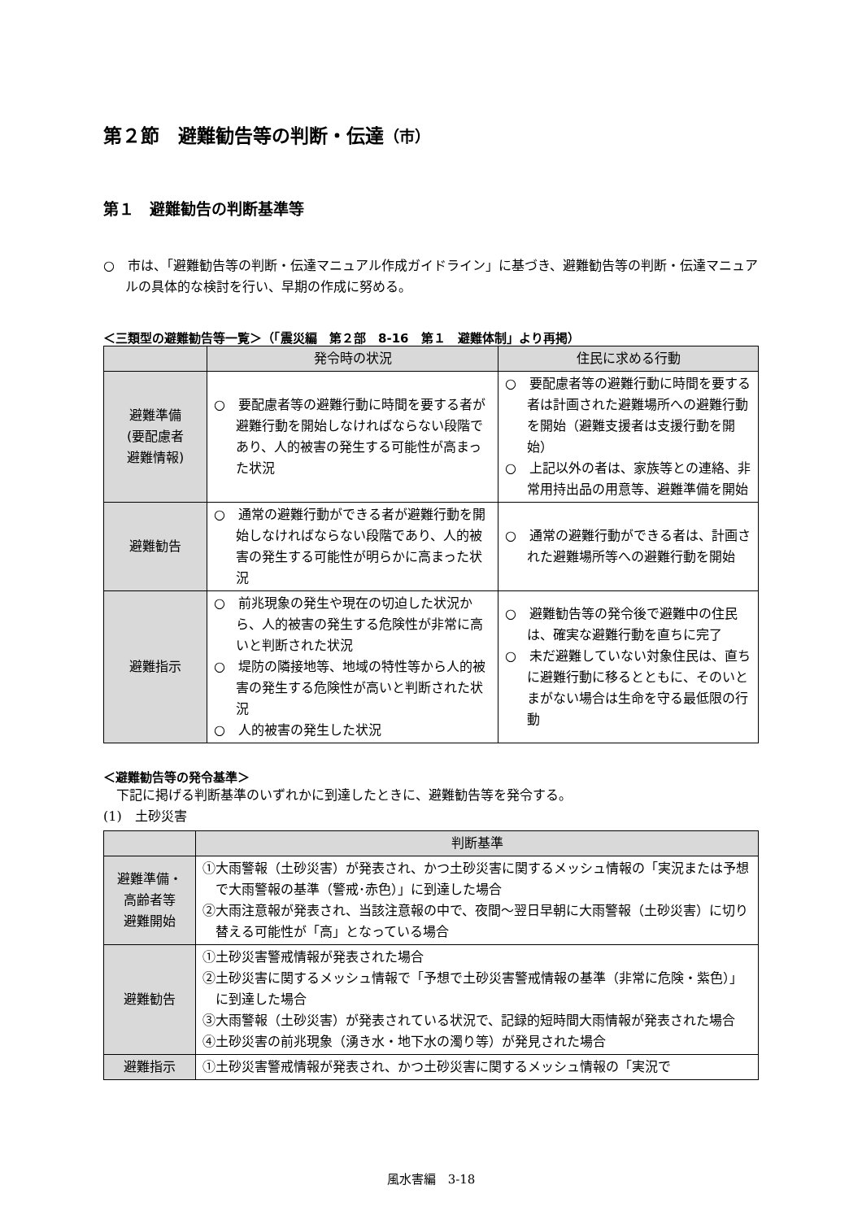第２節　避難勧告等の判断・伝達（市）
第１　避難勧告の判断基準等
○　市は、「避難勧告等の判断・伝達マニュアル作成ガイドライン」に基づき、避難勧告等の判断・伝達マニュアルの具体的な検討を行い、早期の作成に努める。
＜三類型の避難勧告等一覧＞（「震災編　第２部　8-16　第１　避難体制」より再掲）
| | 発令時の状況 | 住民に求める行動 |
| --- | --- | --- |
| 避難準備 (要配慮者 避難情報) | ○ 要配慮者等の避難行動に時間を要する者が避難行動を開始しなければならない段階であり、人的被害の発生する可能性が高まった状況 | ○ 要配慮者等の避難行動に時間を要する者は計画された避難場所への避難行動を開始（避難支援者は支援行動を開始） ○ 上記以外の者は、家族等との連絡、非常用持出品の用意等、避難準備を開始 |
| 避難勧告 | ○ 通常の避難行動ができる者が避難行動を開始しなければならない段階であり、人的被害の発生する可能性が明らかに高まった状況 | ○ 通常の避難行動ができる者は、計画された避難場所等への避難行動を開始 |
| 避難指示 | ○ 前兆現象の発生や現在の切迫した状況から、人的被害の発生する危険性が非常に高いと判断された状況 ○ 堤防の隣接地等、地域の特性等から人的被害の発生する危険性が高いと判断された状況 ○ 人的被害の発生した状況 | ○ 避難勧告等の発令後で避難中の住民は、確実な避難行動を直ちに完了 ○ 未だ避難していない対象住民は、直ちに避難行動に移るとともに、そのいとまがない場合は生命を守る最低限の行動 |
＜避難勧告等の発令基準＞
　下記に掲げる判断基準のいずれかに到達したときに、避難勧告等を発令する。
(1)　土砂災害
| | 判断基準 |
| --- | --- |
| 避難準備・ 高齢者等 避難開始 | ①大雨警報（土砂災害）が発表され、かつ土砂災害に関するメッシュ情報の「実況または予想で大雨警報の基準（警戒･赤色）」に到達した場合 ②大雨注意報が発表され、当該注意報の中で、夜間～翌日早朝に大雨警報（土砂災害）に切り替える可能性が「高」となっている場合 |
| 避難勧告 | ①土砂災害警戒情報が発表された場合 ②土砂災害に関するメッシュ情報で「予想で土砂災害警戒情報の基準（非常に危険・紫色）」に到達した場合 ③大雨警報（土砂災害）が発表されている状況で、記録的短時間大雨情報が発表された場合 ④土砂災害の前兆現象（湧き水・地下水の濁り等）が発見された場合 |
| 避難指示 | ①土砂災害警戒情報が発表され、かつ土砂災害に関するメッシュ情報の「実況で |
風水害編　3-18